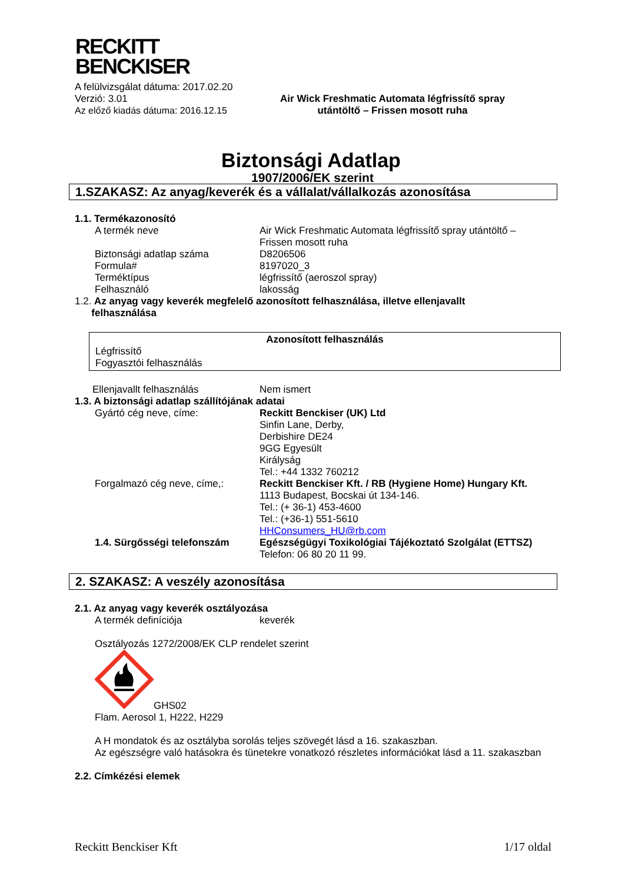RECKITT
BENCKISER
A felülvizsgálat dátuma: 2017.02.20
Verzió: 3.01
Az előző kiadás dátuma: 2016.12.15
Air Wick Freshmatic Automata légfrissítő spray
utántöltő – Frissen mosott ruha
Biztonsági Adatlap
1907/2006/EK szerint
1.SZAKASZ: Az anyag/keverék és a vállalat/vállalkozás azonosítása
1.1. Termékazonosító
A termék neve Air Wick Freshmatic Automata légfrissítő spray utántöltő –
Frissen mosott ruha
Biztonsági adatlap száma D8206506
Formula# 8197020_3
Terméktípus légfrissítő (aeroszol spray)
Felhasználó lakosság
1.2. Az anyag vagy keverék megfelelő azonosított felhasználása, illetve ellenjavallt
felhasználása
Azonosított felhasználás
Légfrissítő
Fogyasztói felhasználás
Ellenjavallt felhasználás Nem ismert
1.3. A biztonsági adatlap szállítójának adatai
Gyártó cég neve, címe: Reckitt Benckiser (UK) Ltd
Sinfin Lane, Derby,
Derbishire DE24
9GG Egyesült
Királyság
Tel.: +44 1332 760212
Forgalmazó cég neve, címe,: Reckitt Benckiser Kft. / RB (Hygiene Home) Hungary Kft.
1113 Budapest, Bocskai út 134-146.
Tel.: (+ 36-1) 453-4600
Tel.: (+36-1) 551-5610
HHConsumers_HU@rb.com
1.4. Sürgősségi telefonszám Egészségügyi Toxikológiai Tájékoztató Szolgálat (ETTSZ)
Telefon: 06 80 20 11 99.
2. SZAKASZ: A veszély azonosítása
2.1. Az anyag vagy keverék osztályozása
A termék definíciója keverék
Osztályozás 1272/2008/EK CLP rendelet szerint
GHS02
Flam. Aerosol 1, H222, H229
A H mondatok és az osztályba sorolás teljes szövegét lásd a 16. szakaszban.
Az egészségre való hatásokra és tünetekre vonatkozó részletes információkat lásd a 11. szakaszban
2.2. Címkézési elemek
Reckitt Benckiser Kft 1/17 oldal